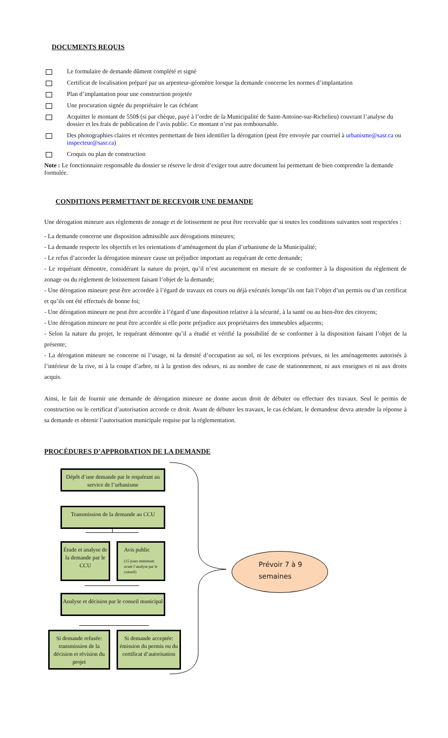DOCUMENTS REQUIS
Le formulaire de demande dûment complété et signé
Certificat de localisation préparé par un arpenteur-géomètre lorsque la demande concerne les normes d’implantation
Plan d’implantation pour une construction projetée
Une procuration signée du propriétaire le cas échéant
Acquitter le montant de 550$ (si par chèque, payé à l’ordre de la Municipalité de Saint-Antoine-sur-Richelieu) couvrant l’analyse du dossier et les frais de publication de l’avis public. Ce montant n’est pas remboursable.
Des photographies claires et récentes permettant de bien identifier la dérogation (peut être envoyée par courriel à urbanisme@sasr.ca ou inspecteur@sasr.ca)
Croquis ou plan de construction
Note : Le fonctionnaire responsable du dossier se réserve le droit d’exiger tout autre document lui permettant de bien comprendre la demande formulée.
CONDITIONS PERMETTANT DE RECEVOIR UNE DEMANDE
Une dérogation mineure aux règlements de zonage et de lotissement ne peut être recevable que si toutes les conditions suivantes sont respectées :
- La demande concerne une disposition admissible aux dérogations mineures;
- La demande respecte les objectifs et les orientations d’aménagement du plan d’urbanisme de la Municipalité;
- Le refus d’accorder la dérogation mineure cause un préjudice important au requérant de cette demande;
- Le requérant démontre, considérant la nature du projet, qu’il n’est aucunement en mesure de se conformer à la disposition du règlement de zonage ou du règlement de lotissement faisant l’objet de la demande;
- Une dérogation mineure peut être accordée à l’égard de travaux en cours ou déjà exécutés lorsqu’ils ont fait l’objet d’un permis ou d’un certificat et qu’ils ont été effectués de bonne foi;
- Une dérogation mineure ne peut être accordée à l’égard d’une disposition relative à la sécurité, à la santé ou au bien-être des citoyens;
- Une dérogation mineure ne peut être accordée si elle porte préjudice aux propriétaires des immeubles adjacents;
- Selon la nature du projet, le requérant démontre qu’il a étudié et vérifié la possibilité de se conformer à la disposition faisant l’objet de la présente;
- La dérogation mineure ne concerne ni l’usage, ni la densité d’occupation au sol, ni les exceptions prévues, ni les aménagements autorisés à l’intérieur de la rive, ni à la coupe d’arbre, ni à la gestion des odeurs, ni au nombre de case de stationnement, ni aux enseignes et ni aux droits acquis.
Ainsi, le fait de fournir une demande de dérogation mineure ne donne aucun droit de débuter ou effectuer des travaux. Seul le permis de construction ou le certificat d’autorisation accorde ce droit. Avant de débuter les travaux, le cas échéant, le demandeur devra attendre la réponse à sa demande et obtenir l’autorisation municipale requise par la réglementation.
PROCÉDURES D’APPROBATION DE LA DEMANDE
Dépôt d’une demande par le requérant au service de l’urbanisme
Transmission de la demande au CCU
Étude et analyse de la demande par le CCU
Avis public
(15 jours minimum avant l’analyse par le conseil)
Analyse et décision par le conseil municipal
Si demande refusée: transmission de la décision et révision du projet
Si demande acceptée: émission du permis ou du certificat d’autorisation
Prévoir 7 à 9 semaines